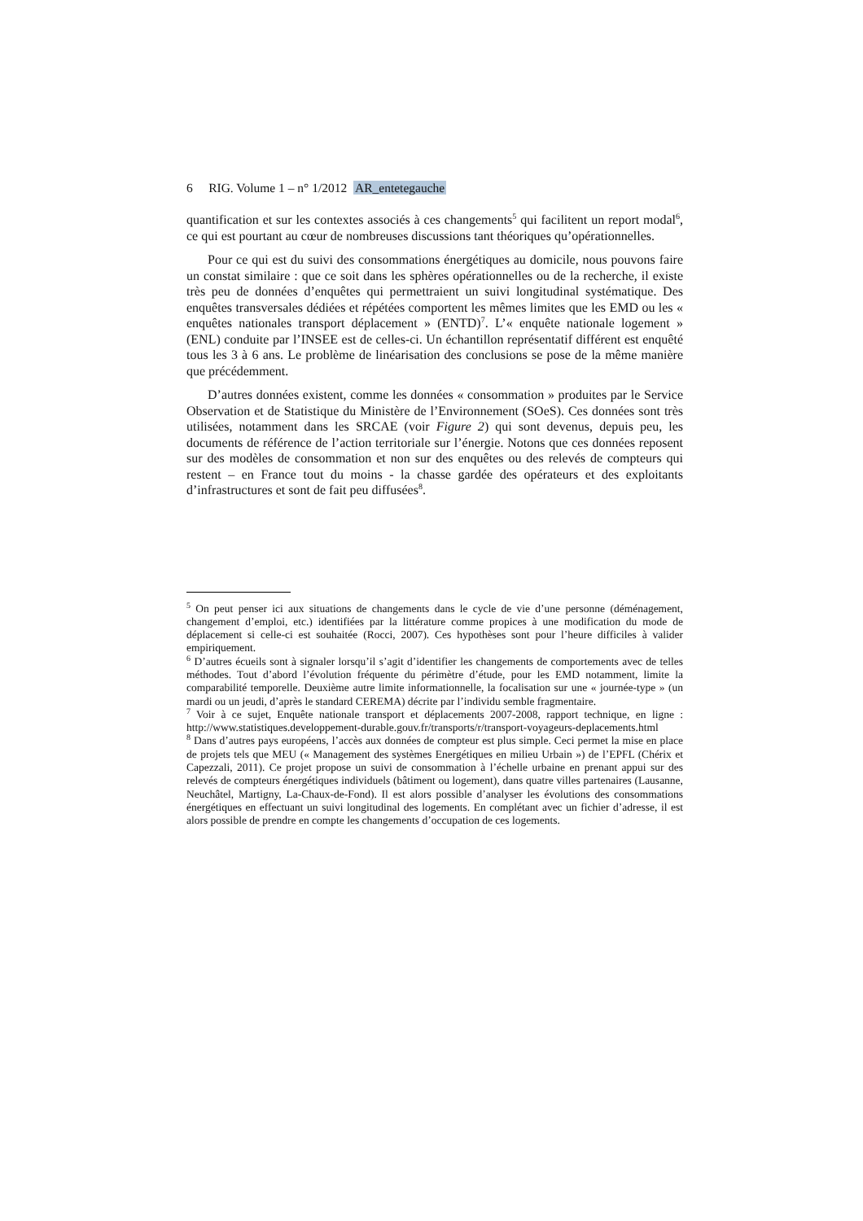6 RIG. Volume 1 – n° 1/2012 AR_entetegauche
quantification et sur les contextes associés à ces changements<sup>5</sup> qui facilitent un report modal<sup>6</sup>, ce qui est pourtant au cœur de nombreuses discussions tant théoriques qu’opérationnelles.
Pour ce qui est du suivi des consommations énergétiques au domicile, nous pouvons faire un constat similaire : que ce soit dans les sphères opérationnelles ou de la recherche, il existe très peu de données d’enquêtes qui permettraient un suivi longitudinal systématique. Des enquêtes transversales dédiées et répétées comportent les mêmes limites que les EMD ou les « enquêtes nationales transport déplacement » (ENTD)<sup>7</sup>. L’« enquête nationale logement » (ENL) conduite par l’INSEE est de celles-ci. Un échantillon représentatif différent est enquêté tous les 3 à 6 ans. Le problème de linéarisation des conclusions se pose de la même manière que précédemment.
D’autres données existent, comme les données « consommation » produites par le Service Observation et de Statistique du Ministère de l’Environnement (SOeS). Ces données sont très utilisées, notamment dans les SRCAE (voir Figure 2) qui sont devenus, depuis peu, les documents de référence de l’action territoriale sur l’énergie. Notons que ces données reposent sur des modèles de consommation et non sur des enquêtes ou des relevés de compteurs qui restent – en France tout du moins - la chasse gardée des opérateurs et des exploitants d’infrastructures et sont de fait peu diffusées<sup>8</sup>.
<sup>5</sup> On peut penser ici aux situations de changements dans le cycle de vie d’une personne (déménagement, changement d’emploi, etc.) identifiées par la littérature comme propices à une modification du mode de déplacement si celle-ci est souhaitée (Rocci, 2007). Ces hypothèses sont pour l’heure difficiles à valider empiriquement.
<sup>6</sup> D’autres écueils sont à signaler lorsqu’il s’agit d’identifier les changements de comportements avec de telles méthodes. Tout d’abord l’évolution fréquente du périmètre d’étude, pour les EMD notamment, limite la comparabilité temporelle. Deuxième autre limite informationnelle, la focalisation sur une « journée-type » (un mardi ou un jeudi, d’après le standard CEREMA) décrite par l’individu semble fragmentaire.
<sup>7</sup> Voir à ce sujet, Enquête nationale transport et déplacements 2007-2008, rapport technique, en ligne : http://www.statistiques.developpement-durable.gouv.fr/transports/r/transport-voyageurs-deplacements.html
<sup>8</sup> Dans d’autres pays européens, l’accès aux données de compteur est plus simple. Ceci permet la mise en place de projets tels que MEU (« Management des systèmes Energétiques en milieu Urbain ») de l’EPFL (Chérix et Capezzali, 2011). Ce projet propose un suivi de consommation à l’échelle urbaine en prenant appui sur des relevés de compteurs énergétiques individuels (bâtiment ou logement), dans quatre villes partenaires (Lausanne, Neuchâtel, Martigny, La-Chaux-de-Fond). Il est alors possible d’analyser les évolutions des consommations énergétiques en effectuant un suivi longitudinal des logements. En complétant avec un fichier d’adresse, il est alors possible de prendre en compte les changements d’occupation de ces logements.